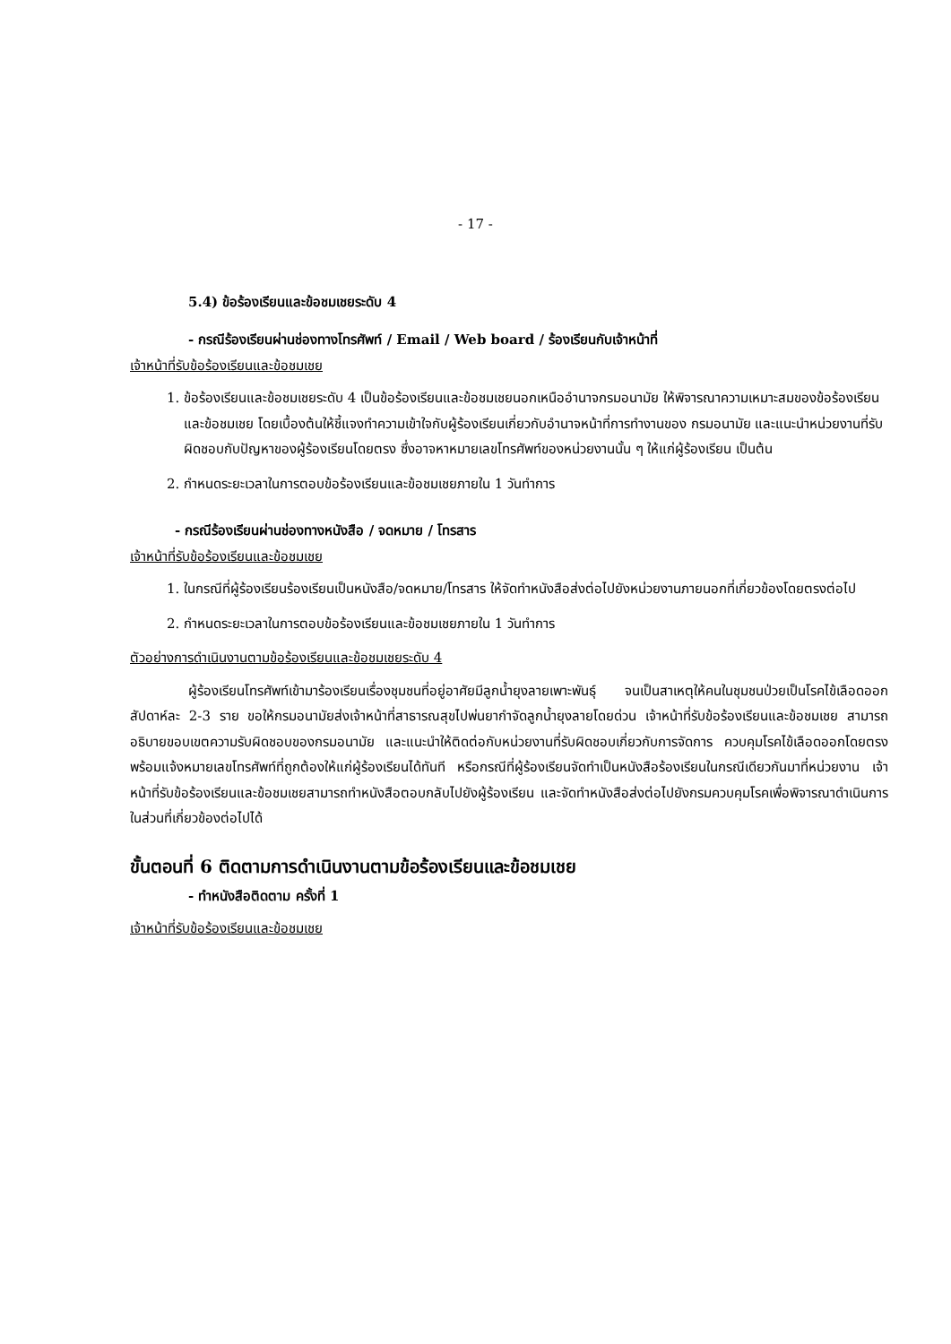- 17 -
5.4) ข้อร้องเรียนและข้อชมเชยระดับ 4
- กรณีร้องเรียนผ่านช่องทางโทรศัพท์ / Email / Web board / ร้องเรียนกับเจ้าหน้าที่
เจ้าหน้าที่รับข้อร้องเรียนและข้อชมเชย
1. ข้อร้องเรียนและข้อชมเชยระดับ 4 เป็นข้อร้องเรียนและข้อชมเชยนอกเหนืออำนาจกรมอนามัย ให้พิจารณาความเหมาะสมของข้อร้องเรียนและข้อชมเชย โดยเบื้องต้นให้ชี้แจงทำความเข้าใจกับผู้ร้องเรียนเกี่ยวกับอำนาจหน้าที่การทำงานของ กรมอนามัย และแนะนำหน่วยงานที่รับผิดชอบกับปัญหาของผู้ร้องเรียนโดยตรง ซึ่งอาจหาหมายเลขโทรศัพท์ของหน่วยงานนั้น ๆ ให้แก่ผู้ร้องเรียน เป็นต้น
2. กำหนดระยะเวลาในการตอบข้อร้องเรียนและข้อชมเชยภายใน 1 วันทำการ
- กรณีร้องเรียนผ่านช่องทางหนังสือ / จดหมาย / โทรสาร
เจ้าหน้าที่รับข้อร้องเรียนและข้อชมเชย
1. ในกรณีที่ผู้ร้องเรียนร้องเรียนเป็นหนังสือ/จดหมาย/โทรสาร ให้จัดทำหนังสือส่งต่อไปยังหน่วยงานภายนอกที่เกี่ยวข้องโดยตรงต่อไป
2. กำหนดระยะเวลาในการตอบข้อร้องเรียนและข้อชมเชยภายใน 1 วันทำการ
ตัวอย่างการดำเนินงานตามข้อร้องเรียนและข้อชมเชยระดับ 4
ผู้ร้องเรียนโทรศัพท์เข้ามาร้องเรียนเรื่องชุมชนที่อยู่อาศัยมีลูกน้ำยุงลายเพาะพันธุ์ จนเป็นสาเหตุให้คนในชุมชนป่วยเป็นโรคไข้เลือดออก สัปดาห์ละ 2-3 ราย ขอให้กรมอนามัยส่งเจ้าหน้าที่สาธารณสุขไปพ่นยากำจัดลูกน้ำยุงลายโดยด่วน เจ้าหน้าที่รับข้อร้องเรียนและข้อชมเชย สามารถอธิบายขอบเขตความรับผิดชอบของกรมอนามัย และแนะนำให้ติดต่อกับหน่วยงานที่รับผิดชอบเกี่ยวกับการจัดการ ควบคุมโรคไข้เลือดออกโดยตรง พร้อมแจ้งหมายเลขโทรศัพท์ที่ถูกต้องให้แก่ผู้ร้องเรียนได้ทันที หรือกรณีที่ผู้ร้องเรียนจัดทำเป็นหนังสือร้องเรียนในกรณีเดียวกันมาที่หน่วยงาน เจ้าหน้าที่รับข้อร้องเรียนและข้อชมเชยสามารถทำหนังสือตอบกลับไปยังผู้ร้องเรียน และจัดทำหนังสือส่งต่อไปยังกรมควบคุมโรคเพื่อพิจารณาดำเนินการในส่วนที่เกี่ยวข้องต่อไปได้
ขั้นตอนที่ 6 ติดตามการดำเนินงานตามข้อร้องเรียนและข้อชมเชย
- ทำหนังสือติดตาม ครั้งที่ 1
เจ้าหน้าที่รับข้อร้องเรียนและข้อชมเชย